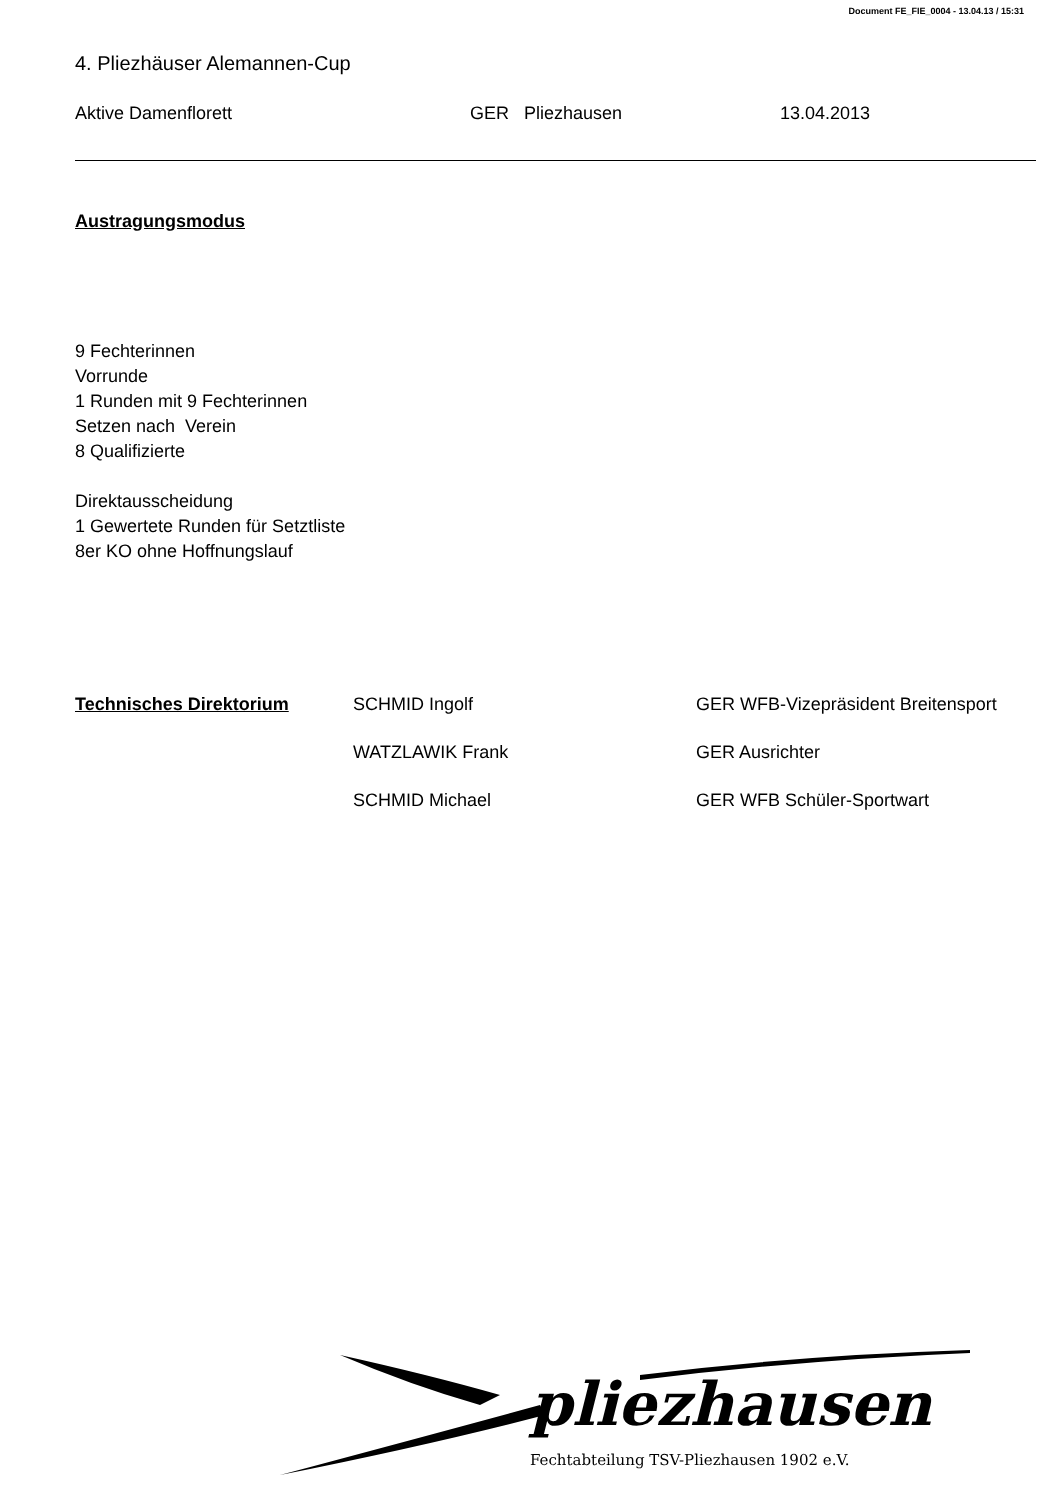Document FE_FIE_0004 - 13.04.13 / 15:31
4. Pliezhäuser Alemannen-Cup
Aktive Damenflorett GER Pliezhausen 13.04.2013
Austragungsmodus
9 Fechterinnen
Vorrunde
1 Runden mit 9 Fechterinnen
Setzen nach Verein
8 Qualifizierte
Direktausscheidung
1 Gewertete Runden für Setztliste
8er KO ohne Hoffnungslauf
| Technisches Direktorium | SCHMID Ingolf | GER WFB-Vizepräsident Breitensport |
| | WATZLAWIK Frank | GER Ausrichter |
| | SCHMID Michael | GER WFB Schüler-Sportwart |
pliezhausen
Fechtabteilung TSV-Pliezhausen 1902 e.V.